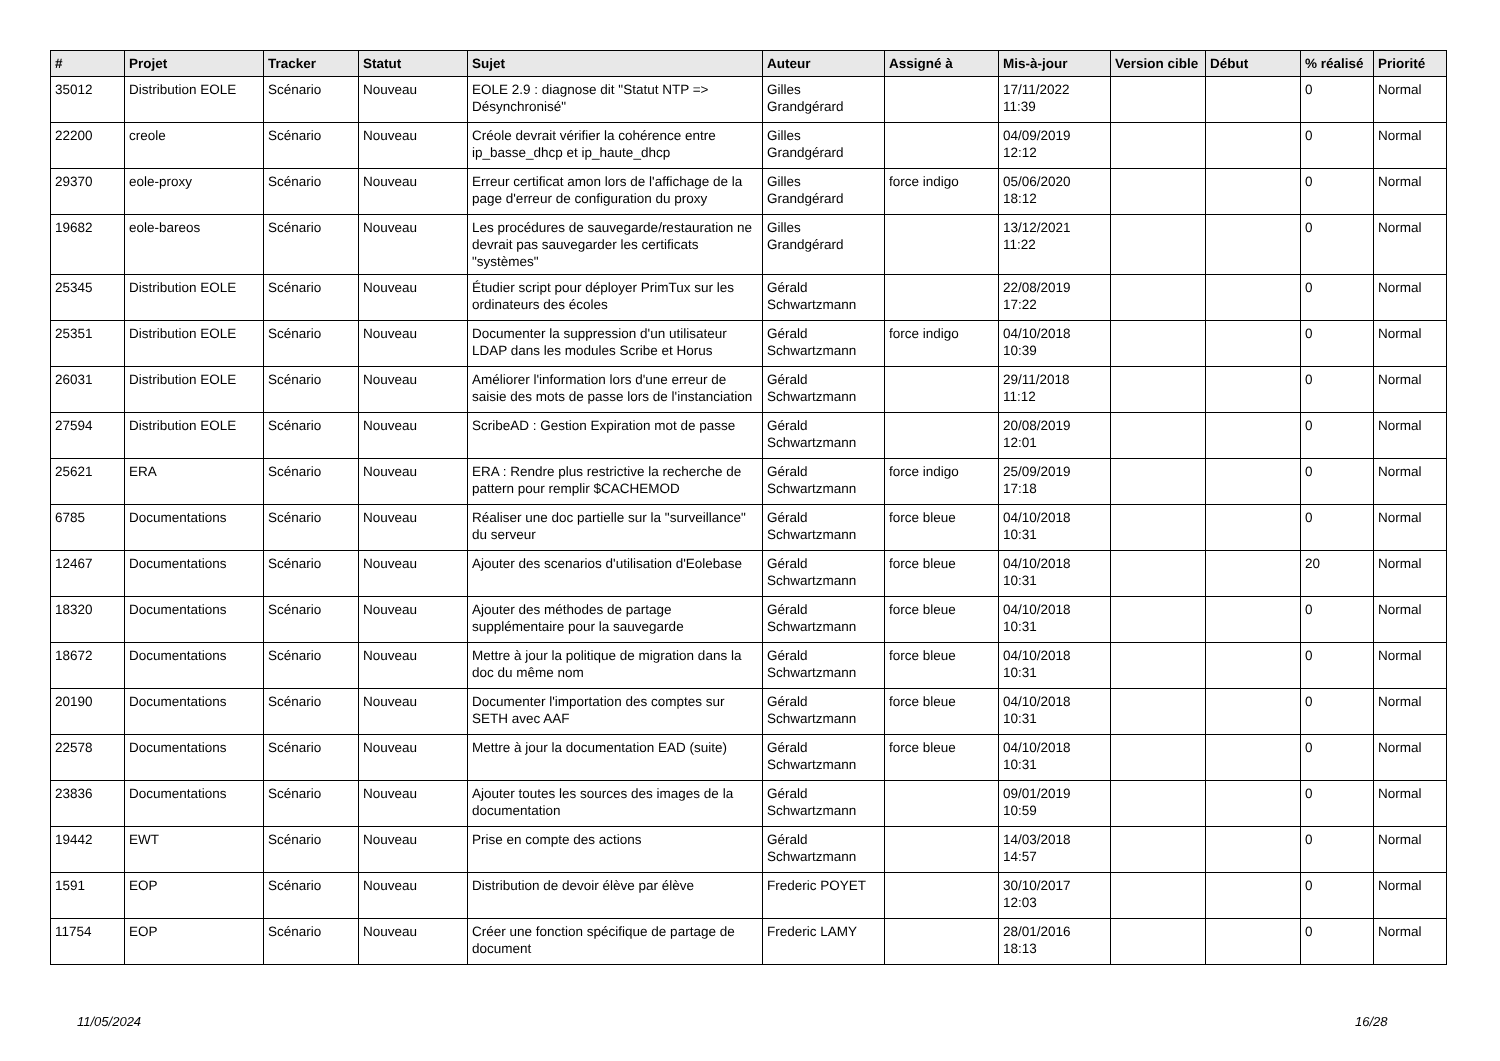| # | Projet | Tracker | Statut | Sujet | Auteur | Assigné à | Mis-à-jour | Version cible | Début | % réalisé | Priorité |
| --- | --- | --- | --- | --- | --- | --- | --- | --- | --- | --- | --- |
| 35012 | Distribution EOLE | Scénario | Nouveau | EOLE 2.9 : diagnose dit "Statut NTP => Désynchronisé" | Gilles Grandgérard | | 17/11/2022 11:39 | | | 0 | Normal |
| 22200 | creole | Scénario | Nouveau | Créole devrait vérifier la cohérence entre ip_basse_dhcp et ip_haute_dhcp | Gilles Grandgérard | | 04/09/2019 12:12 | | | 0 | Normal |
| 29370 | eole-proxy | Scénario | Nouveau | Erreur certificat amon lors de l'affichage de la page d'erreur de configuration du proxy | Gilles Grandgérard | force indigo | 05/06/2020 18:12 | | | 0 | Normal |
| 19682 | eole-bareos | Scénario | Nouveau | Les procédures de sauvegarde/restauration ne devrait pas sauvegarder les certificats "systèmes" | Gilles Grandgérard | | 13/12/2021 11:22 | | | 0 | Normal |
| 25345 | Distribution EOLE | Scénario | Nouveau | Étudier script pour déployer PrimTux sur les ordinateurs des écoles | Gérald Schwartzmann | | 22/08/2019 17:22 | | | 0 | Normal |
| 25351 | Distribution EOLE | Scénario | Nouveau | Documenter la suppression d'un utilisateur LDAP dans les modules Scribe et Horus | Gérald Schwartzmann | force indigo | 04/10/2018 10:39 | | | 0 | Normal |
| 26031 | Distribution EOLE | Scénario | Nouveau | Améliorer l'information lors d'une erreur de saisie des mots de passe lors de l'instanciation | Gérald Schwartzmann | | 29/11/2018 11:12 | | | 0 | Normal |
| 27594 | Distribution EOLE | Scénario | Nouveau | ScribeAD : Gestion Expiration mot de passe | Gérald Schwartzmann | | 20/08/2019 12:01 | | | 0 | Normal |
| 25621 | ERA | Scénario | Nouveau | ERA : Rendre plus restrictive la recherche de pattern pour remplir $CACHEMOD | Gérald Schwartzmann | force indigo | 25/09/2019 17:18 | | | 0 | Normal |
| 6785 | Documentations | Scénario | Nouveau | Réaliser une doc partielle sur la "surveillance" du serveur | Gérald Schwartzmann | force bleue | 04/10/2018 10:31 | | | 0 | Normal |
| 12467 | Documentations | Scénario | Nouveau | Ajouter des scenarios d'utilisation d'Eolebase | Gérald Schwartzmann | force bleue | 04/10/2018 10:31 | | | 20 | Normal |
| 18320 | Documentations | Scénario | Nouveau | Ajouter des méthodes de partage supplémentaire pour la sauvegarde | Gérald Schwartzmann | force bleue | 04/10/2018 10:31 | | | 0 | Normal |
| 18672 | Documentations | Scénario | Nouveau | Mettre à jour la politique de migration dans la doc du même nom | Gérald Schwartzmann | force bleue | 04/10/2018 10:31 | | | 0 | Normal |
| 20190 | Documentations | Scénario | Nouveau | Documenter l'importation des comptes sur SETH avec AAF | Gérald Schwartzmann | force bleue | 04/10/2018 10:31 | | | 0 | Normal |
| 22578 | Documentations | Scénario | Nouveau | Mettre à jour la documentation EAD (suite) | Gérald Schwartzmann | force bleue | 04/10/2018 10:31 | | | 0 | Normal |
| 23836 | Documentations | Scénario | Nouveau | Ajouter toutes les sources des images de la documentation | Gérald Schwartzmann | | 09/01/2019 10:59 | | | 0 | Normal |
| 19442 | EWT | Scénario | Nouveau | Prise en compte des actions | Gérald Schwartzmann | | 14/03/2018 14:57 | | | 0 | Normal |
| 1591 | EOP | Scénario | Nouveau | Distribution de devoir élève par élève | Frederic POYET | | 30/10/2017 12:03 | | | 0 | Normal |
| 11754 | EOP | Scénario | Nouveau | Créer une fonction spécifique de partage de document | Frederic LAMY | | 28/01/2016 18:13 | | | 0 | Normal |
11/05/2024 16/28